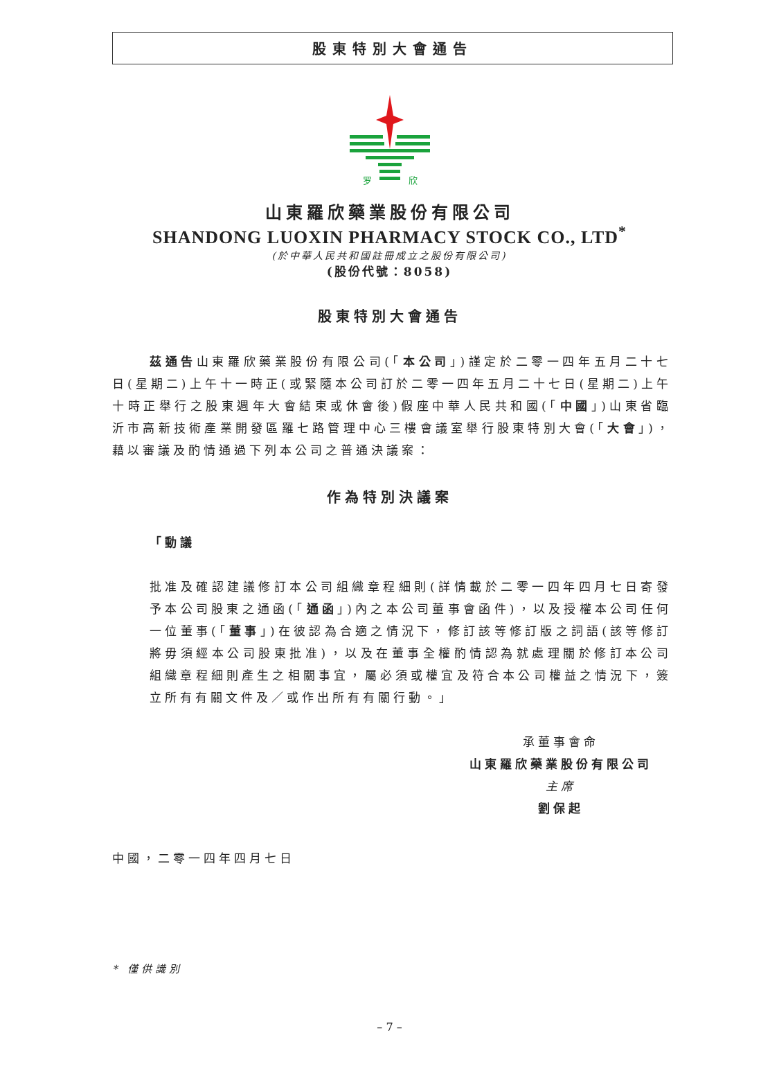股東特別大會通告
罗
欣
山東羅欣藥業股份有限公司
SHANDONG LUOXIN PHARMACY STOCK CO., LTD<sup>*</sup>
(於中華人民共和國註冊成立之股份有限公司)
(股份代號：8058)
股東特別大會通告
茲通告山東羅欣藥業股份有限公司(「本公司」)謹定於二零一四年五月二十七日(星期二)上午十一時正(或緊隨本公司訂於二零一四年五月二十七日(星期二)上午十時正舉行之股東週年大會結束或休會後)假座中華人民共和國(「中國」)山東省臨沂市高新技術產業開發區羅七路管理中心三樓會議室舉行股東特別大會(「大會」)，藉以審議及酌情通過下列本公司之普通決議案：
作為特別決議案
「動議
批准及確認建議修訂本公司組織章程細則(詳情載於二零一四年四月七日寄發予本公司股東之通函(「通函」)內之本公司董事會函件)，以及授權本公司任何一位董事(「董事」)在彼認為合適之情況下，修訂該等修訂版之詞語(該等修訂將毋須經本公司股東批准)，以及在董事全權酌情認為就處理關於修訂本公司組織章程細則產生之相關事宜，屬必須或權宜及符合本公司權益之情況下，簽立所有有關文件及／或作出所有有關行動。」
承董事會命
山東羅欣藥業股份有限公司
主席
劉保起
中國，二零一四年四月七日
* 僅供識別
– 7 –